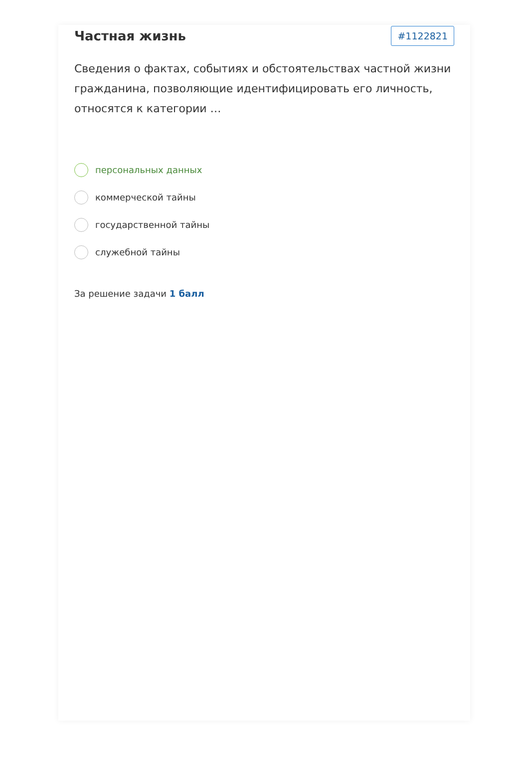Частная жизнь
#1122821
Сведения о фактах, событиях и обстоятельствах частной жизни гражданина, позволяющие идентифицировать его личность, относятся к категории …
персональных данных
коммерческой тайны
государственной тайны
служебной тайны
За решение задачи 1 балл